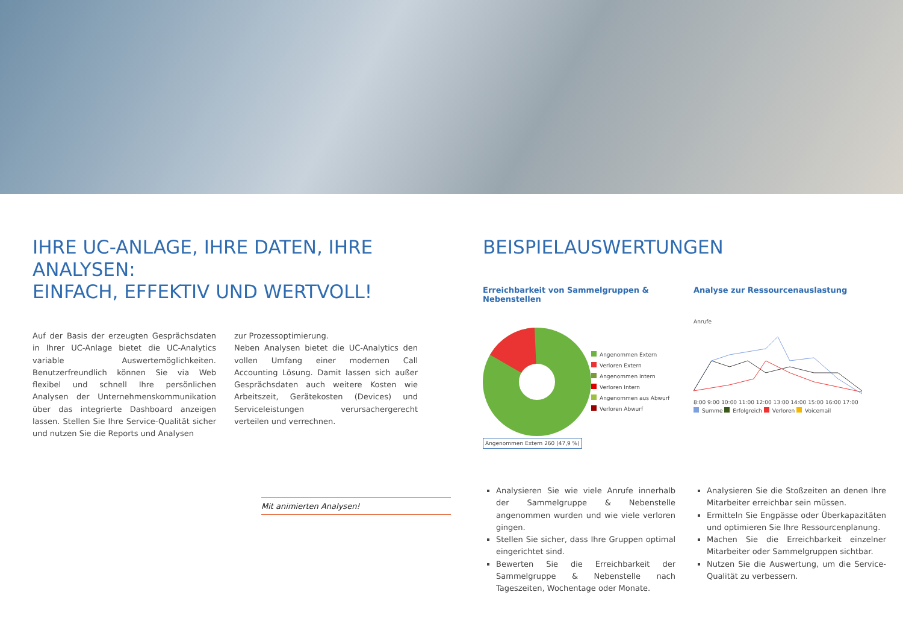IHRE UC-ANLAGE, IHRE DATEN, IHRE ANALYSEN:
EINFACH, EFFEKTIV UND WERTVOLL!
Auf der Basis der erzeugten Gesprächsdaten in Ihrer UC-Anlage bietet die UC-Analytics variable Auswertemöglichkeiten. Benutzerfreundlich können Sie via Web flexibel und schnell Ihre persönlichen Analysen der Unternehmenskommunikation über das integrierte Dashboard anzeigen lassen. Stellen Sie Ihre Service-Qualität sicher und nutzen Sie die Reports und Analysen
zur Prozessoptimierung.
Neben Analysen bietet die UC-Analytics den vollen Umfang einer modernen Call Accounting Lösung. Damit lassen sich außer Gesprächsdaten auch weitere Kosten wie Arbeitszeit, Gerätekosten (Devices) und Serviceleistungen verursachergerecht verteilen und verrechnen.
Mit animierten Analysen!
BEISPIELAUSWERTUNGEN
Erreichbarkeit von Sammelgruppen & Nebenstellen
Angenommen Extern
Verloren Extern
Angenommen Intern
Verloren Intern
Angenommen aus Abwurf
Verloren Abwurf
Angenommen Extern 260 (47,9 %)
Analyse zur Ressourcenauslastung
Anrufe
8:00 9:00 10:00 11:00 12:00 13:00 14:00 15:00 16:00 17:00
Summe Erfolgreich Verloren Voicemail
Analysieren Sie wie viele Anrufe innerhalb der Sammelgruppe & Nebenstelle angenommen wurden und wie viele verloren gingen.
Stellen Sie sicher, dass Ihre Gruppen optimal eingerichtet sind.
Bewerten Sie die Erreichbarkeit der Sammelgruppe & Nebenstelle nach Tageszeiten, Wochentage oder Monate.
Analysieren Sie die Stoßzeiten an denen Ihre Mitarbeiter erreichbar sein müssen.
Ermitteln Sie Engpässe oder Überkapazitäten und optimieren Sie Ihre Ressourcenplanung.
Machen Sie die Erreichbarkeit einzelner Mitarbeiter oder Sammelgruppen sichtbar.
Nutzen Sie die Auswertung, um die Service-Qualität zu verbessern.